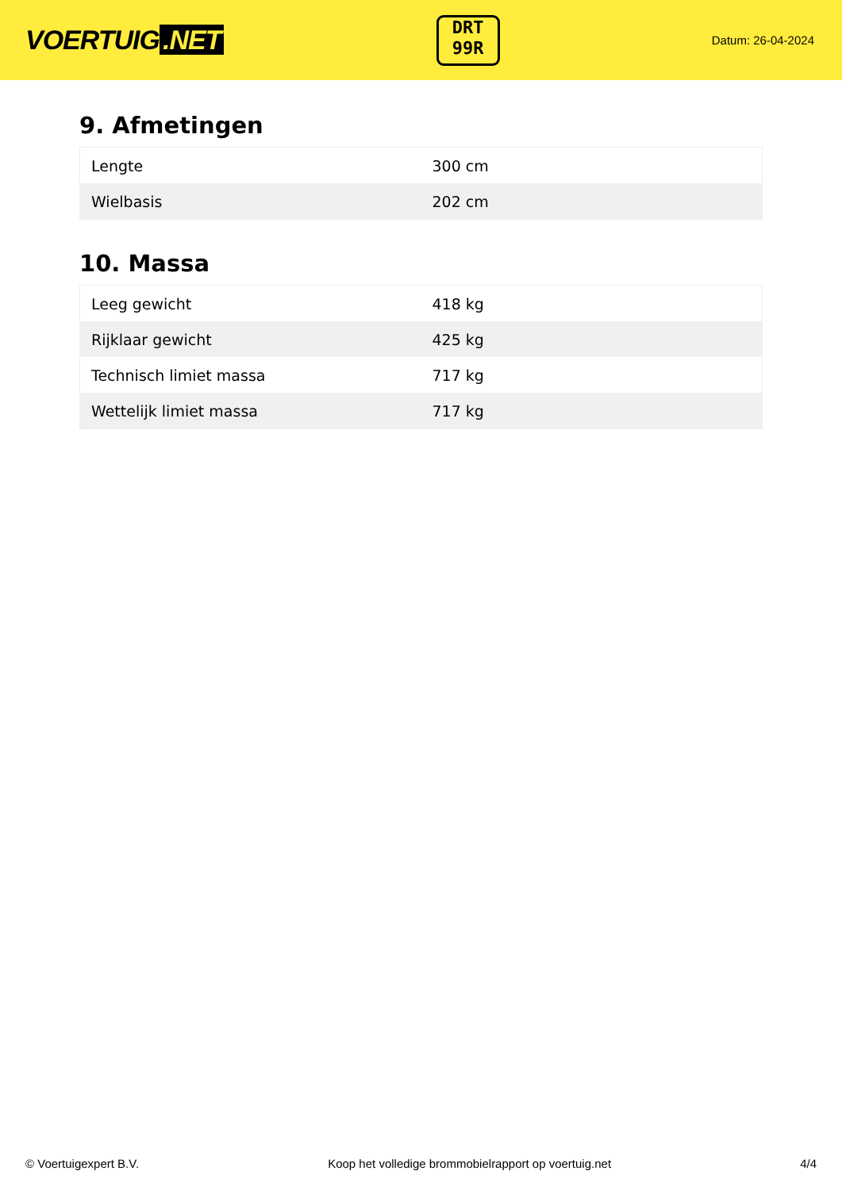VOERTUIG.NET
DRT
99R
Datum: 26-04-2024
9. Afmetingen
| Lengte | 300 cm |
| Wielbasis | 202 cm |
10. Massa
| Leeg gewicht | 418 kg |
| Rijklaar gewicht | 425 kg |
| Technisch limiet massa | 717 kg |
| Wettelijk limiet massa | 717 kg |
© Voertuigexpert B.V. Koop het volledige brommobielrapport op voertuig.net 4/4